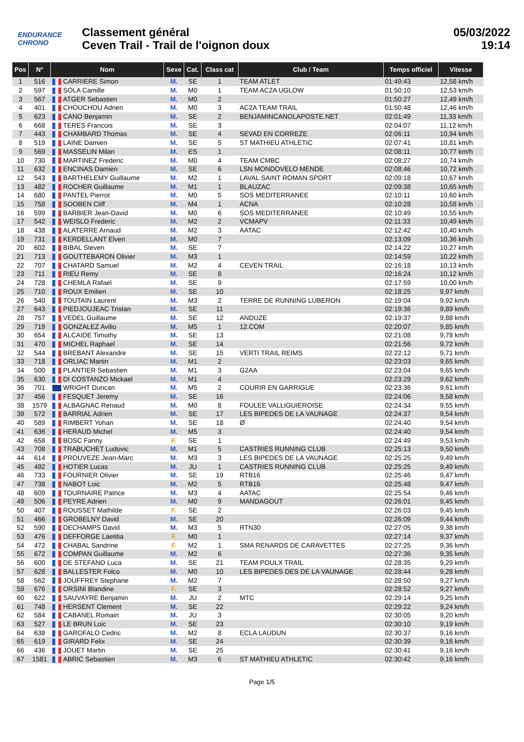ENDURANCE CHRONO
Classement général
Ceven Trail - Trail de l'oignon doux
05/03/2022
19:14
| Pos | N° | Nom | Sexe | Cat. | Class cat | Club / Team | Temps officiel | Vitesse |
| --- | --- | --- | --- | --- | --- | --- | --- | --- |
| 1 | 516 | CARRIERE Simon | M. | SE | 1 | TEAM ATLET | 01:49:43 | 12,58 km/h |
| 2 | 597 | SOLA Camille | M. | M0 | 1 | TEAM AC2A UGLOW | 01:50:10 | 12,53 km/h |
| 3 | 567 | ATGER Sebastien | M. | M0 | 2 | | 01:50:27 | 12,49 km/h |
| 4 | 401 | CHOUCHOU Adrien | M. | M0 | 3 | AC2A TEAM TRAIL | 01:50:48 | 12,46 km/h |
| 5 | 623 | CANO Benjamin | M. | SE | 2 | BENJAMINCANOLAPOSTE.NET | 02:01:49 | 11,33 km/h |
| 6 | 668 | TERES Francois | M. | SE | 3 | | 02:04:07 | 11,12 km/h |
| 7 | 443 | CHAMBARD Thomas | M. | SE | 4 | SEVAD EN CORREZE | 02:06:11 | 10,94 km/h |
| 8 | 519 | LAINE Damien | M. | SE | 5 | ST MATHIEU ATHLETIC | 02:07:41 | 10,81 km/h |
| 9 | 569 | MASSELIN Milan | M. | ES | 1 | | 02:08:11 | 10,77 km/h |
| 10 | 730 | MARTINEZ Frederic | M. | M0 | 4 | TEAM CMBC | 02:08:27 | 10,74 km/h |
| 11 | 632 | ENCINAS Damien | M. | SE | 6 | LSN MONDOVELO MENDE | 02:08:46 | 10,72 km/h |
| 12 | 543 | BARTHELEMY Guillaume | M. | M2 | 1 | LAVAL SAINT ROMAN SPORT | 02:09:18 | 10,67 km/h |
| 13 | 482 | ROCHER Guillaume | M. | M1 | 1 | BLAUZAC | 02:09:38 | 10,65 km/h |
| 14 | 680 | PANTEL Pierrot | M. | M0 | 5 | SOS MEDITERRANEE | 02:10:11 | 10,60 km/h |
| 15 | 758 | SOOBEN Cliff | M. | M4 | 1 | ACNA | 02:10:28 | 10,58 km/h |
| 16 | 599 | BARBIER Jean-David | M. | M0 | 6 | SOS MEDITERRANEE | 02:10:49 | 10,55 km/h |
| 17 | 542 | WEISLO Frederic | M. | M2 | 2 | VCMAPV | 02:11:33 | 10,49 km/h |
| 18 | 438 | ALATERRE Arnaud | M. | M2 | 3 | AATAC | 02:12:42 | 10,40 km/h |
| 19 | 731 | KERDELLANT Elven | M. | M0 | 7 | | 02:13:09 | 10,36 km/h |
| 20 | 602 | BIBAL Steven | M. | SE | 7 | | 02:14:22 | 10,27 km/h |
| 21 | 713 | GOUTTEBARON Olivier | M. | M3 | 1 | | 02:14:59 | 10,22 km/h |
| 22 | 707 | CHATARD Samuel | M. | M2 | 4 | CEVEN TRAIL | 02:16:18 | 10,13 km/h |
| 23 | 711 | RIEU Remy | M. | SE | 8 | | 02:16:24 | 10,12 km/h |
| 24 | 728 | CHEMLA Rafael | M. | SE | 9 | | 02:17:59 | 10,00 km/h |
| 25 | 710 | ROUX Emilien | M. | SE | 10 | | 02:18:25 | 9,97 km/h |
| 26 | 540 | TOUTAIN Laurent | M. | M3 | 2 | TERRE DE RUNNING LUBERON | 02:19:04 | 9,92 km/h |
| 27 | 643 | PIEDJOUJEAC Tristan | M. | SE | 11 | | 02:19:36 | 9,89 km/h |
| 28 | 757 | VEDEL Guillaume | M. | SE | 12 | ANDUZE | 02:19:37 | 9,88 km/h |
| 29 | 719 | GONZALEZ Avilio | M. | M5 | 1 | 12.COM | 02:20:07 | 9,85 km/h |
| 30 | 654 | ALCAIDE Timothy | M. | SE | 13 | | 02:21:08 | 9,78 km/h |
| 31 | 470 | MICHEL Raphael | M. | SE | 14 | | 02:21:56 | 9,72 km/h |
| 32 | 544 | BREBANT Alexandre | M. | SE | 15 | VERTI TRAIL REIMS | 02:22:12 | 9,71 km/h |
| 33 | 718 | ORLIAC Martin | M. | M1 | 2 | | 02:23:03 | 9,65 km/h |
| 34 | 500 | PLANTIER Sebastien | M. | M1 | 3 | G2AA | 02:23:04 | 9,65 km/h |
| 35 | 630 | DI COSTANZO Mickael | M. | M1 | 4 | | 02:23:29 | 9,62 km/h |
| 36 | 701 | WRIGHT Duncan | M. | M5 | 2 | COURIR EN GARRIGUE | 02:23:36 | 9,61 km/h |
| 37 | 456 | FESQUET Jeremy | M. | SE | 16 | | 02:24:06 | 9,58 km/h |
| 38 | 1579 | ALBAGNAC Renaud | M. | M0 | 8 | FOULEE VALLIGUIEROISE | 02:24:34 | 9,55 km/h |
| 39 | 572 | BARRIAL Adrien | M. | SE | 17 | LES BIPEDES DE LA VAUNAGE | 02:24:37 | 9,54 km/h |
| 40 | 589 | RIMBERT Yohan | M. | SE | 18 | Ø | 02:24:40 | 9,54 km/h |
| 41 | 636 | HERAUD Michel | M. | M5 | 3 | | 02:24:40 | 9,54 km/h |
| 42 | 658 | BOSC Fanny | F. | SE | 1 | | 02:24:49 | 9,53 km/h |
| 43 | 708 | TRABUCHET Ludovic | M. | M1 | 5 | CASTRIES RUNNING CLUB | 02:25:13 | 9,50 km/h |
| 44 | 614 | PROUVEZE Jean-Marc | M. | M3 | 3 | LES BIPEDES DE LA VAUNAGE | 02:25:25 | 9,49 km/h |
| 45 | 492 | HOTIER Lucas | M. | JU | 1 | CASTRIES RUNNING CLUB | 02:25:25 | 9,49 km/h |
| 46 | 733 | FOURNIER Olivier | M. | SE | 19 | RTB16 | 02:25:46 | 9,47 km/h |
| 47 | 738 | NABOT Loic | M. | M2 | 5 | RTB16 | 02:25:48 | 9,47 km/h |
| 48 | 609 | TOURNAIRE Patrice | M. | M3 | 4 | AATAC | 02:25:54 | 9,46 km/h |
| 49 | 506 | PEYRE Adrien | M. | M0 | 9 | MANDAGOUT | 02:26:01 | 9,45 km/h |
| 50 | 407 | ROUSSET Mathilde | F. | SE | 2 | | 02:26:03 | 9,45 km/h |
| 51 | 466 | GROBELNY David | M. | SE | 20 | | 02:26:09 | 9,44 km/h |
| 52 | 590 | DECHAMPS David | M. | M3 | 5 | RTN30 | 02:27:05 | 9,38 km/h |
| 53 | 476 | DEFFORGE Laetitia | F. | M0 | 1 | | 02:27:14 | 9,37 km/h |
| 54 | 472 | CHABAL Sandrine | F. | M2 | 1 | SMA RENARDS DE CARAVETTES | 02:27:25 | 9,36 km/h |
| 55 | 672 | COMPAN Guillaume | M. | M2 | 6 | | 02:27:36 | 9,35 km/h |
| 56 | 600 | DE STEFANO Luca | M. | SE | 21 | TEAM POULX TRAIL | 02:28:35 | 9,29 km/h |
| 57 | 628 | BALLESTER Folco | M. | M0 | 10 | LES BIPEDES DES DE LA VAUNAGE | 02:28:44 | 9,28 km/h |
| 58 | 562 | JOUFFREY Stephane | M. | M2 | 7 | | 02:28:50 | 9,27 km/h |
| 59 | 676 | ORSINI Blandine | F. | SE | 3 | | 02:28:52 | 9,27 km/h |
| 60 | 622 | SAUVAYRE Benjamin | M. | JU | 2 | MTC | 02:29:14 | 9,25 km/h |
| 61 | 748 | HERSENT Clement | M. | SE | 22 | | 02:29:22 | 9,24 km/h |
| 62 | 584 | CABANEL Romain | M. | JU | 3 | | 02:30:05 | 9,20 km/h |
| 63 | 527 | LE BRUN Loic | M. | SE | 23 | | 02:30:10 | 9,19 km/h |
| 64 | 638 | GAROFALO Cedric | M. | M2 | 8 | ECLA LAUDUN | 02:30:37 | 9,16 km/h |
| 65 | 619 | GIRARD Felix | M. | SE | 24 | | 02:30:39 | 9,16 km/h |
| 66 | 436 | JOUET Martin | M. | SE | 25 | | 02:30:41 | 9,16 km/h |
| 67 | 1581 | ABRIC Sebastien | M. | M3 | 6 | ST MATHIEU ATHLETIC | 02:30:42 | 9,16 km/h |
Page 1/5